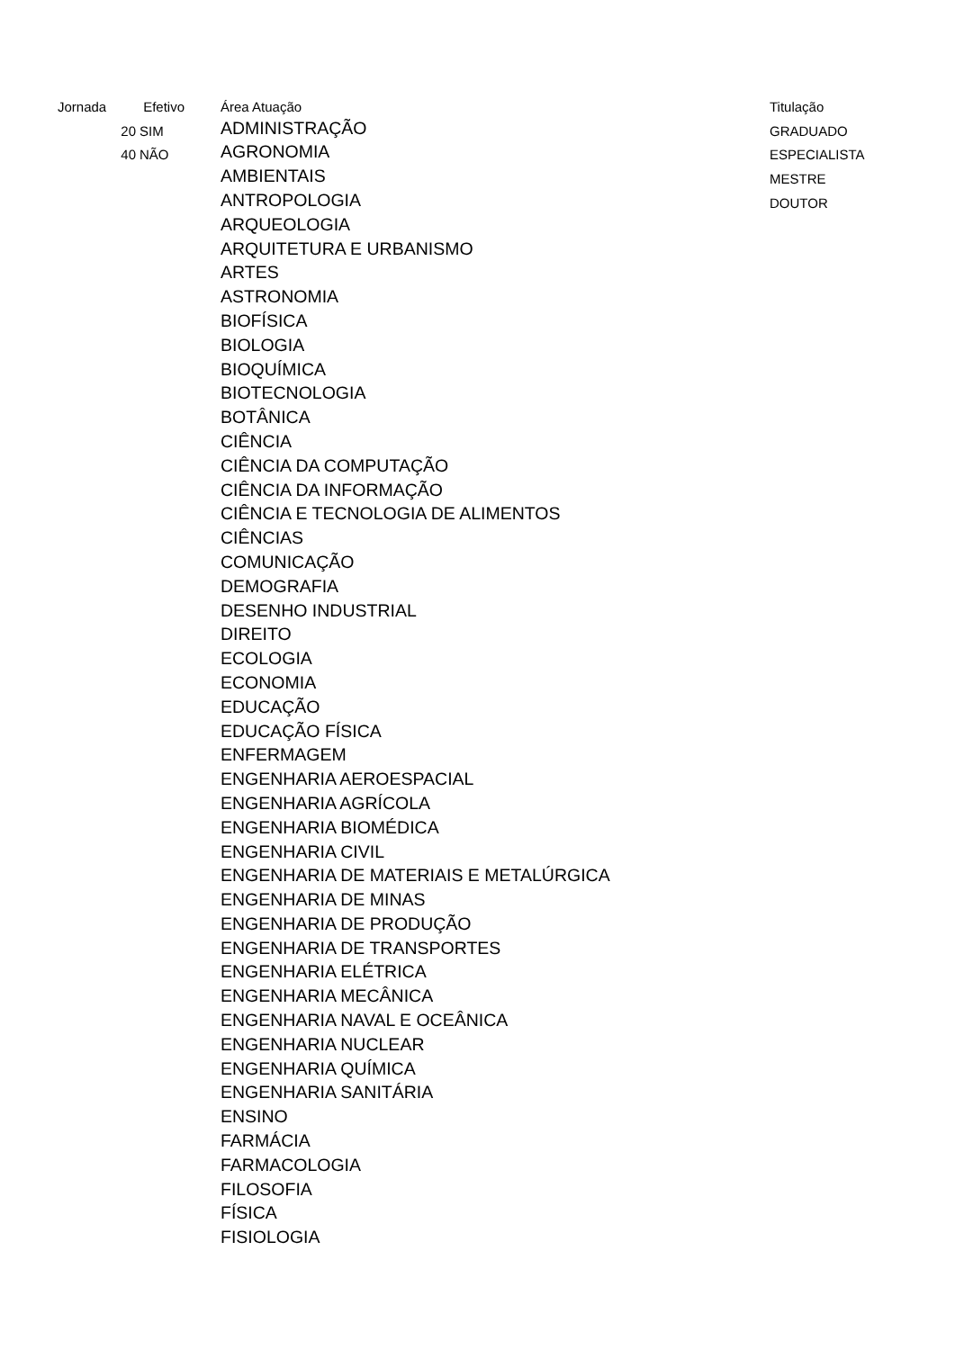| Jornada | Efetivo | Área Atuação | Titulação |
| --- | --- | --- | --- |
| 20 | SIM | ADMINISTRAÇÃO | GRADUADO |
| 40 | NÃO | AGRONOMIA | ESPECIALISTA |
| | | AMBIENTAIS | MESTRE |
| | | ANTROPOLOGIA | DOUTOR |
| | | ARQUEOLOGIA | |
| | | ARQUITETURA E URBANISMO | |
| | | ARTES | |
| | | ASTRONOMIA | |
| | | BIOFÍSICA | |
| | | BIOLOGIA | |
| | | BIOQUÍMICA | |
| | | BIOTECNOLOGIA | |
| | | BOTÂNICA | |
| | | CIÊNCIA | |
| | | CIÊNCIA DA COMPUTAÇÃO | |
| | | CIÊNCIA DA INFORMAÇÃO | |
| | | CIÊNCIA E TECNOLOGIA DE ALIMENTOS | |
| | | CIÊNCIAS | |
| | | COMUNICAÇÃO | |
| | | DEMOGRAFIA | |
| | | DESENHO INDUSTRIAL | |
| | | DIREITO | |
| | | ECOLOGIA | |
| | | ECONOMIA | |
| | | EDUCAÇÃO | |
| | | EDUCAÇÃO FÍSICA | |
| | | ENFERMAGEM | |
| | | ENGENHARIA AEROESPACIAL | |
| | | ENGENHARIA AGRÍCOLA | |
| | | ENGENHARIA BIOMÉDICA | |
| | | ENGENHARIA CIVIL | |
| | | ENGENHARIA DE MATERIAIS E METALÚRGICA | |
| | | ENGENHARIA DE MINAS | |
| | | ENGENHARIA DE PRODUÇÃO | |
| | | ENGENHARIA DE TRANSPORTES | |
| | | ENGENHARIA ELÉTRICA | |
| | | ENGENHARIA MECÂNICA | |
| | | ENGENHARIA NAVAL E OCEÂNICA | |
| | | ENGENHARIA NUCLEAR | |
| | | ENGENHARIA QUÍMICA | |
| | | ENGENHARIA SANITÁRIA | |
| | | ENSINO | |
| | | FARMÁCIA | |
| | | FARMACOLOGIA | |
| | | FILOSOFIA | |
| | | FÍSICA | |
| | | FISIOLOGIA | |